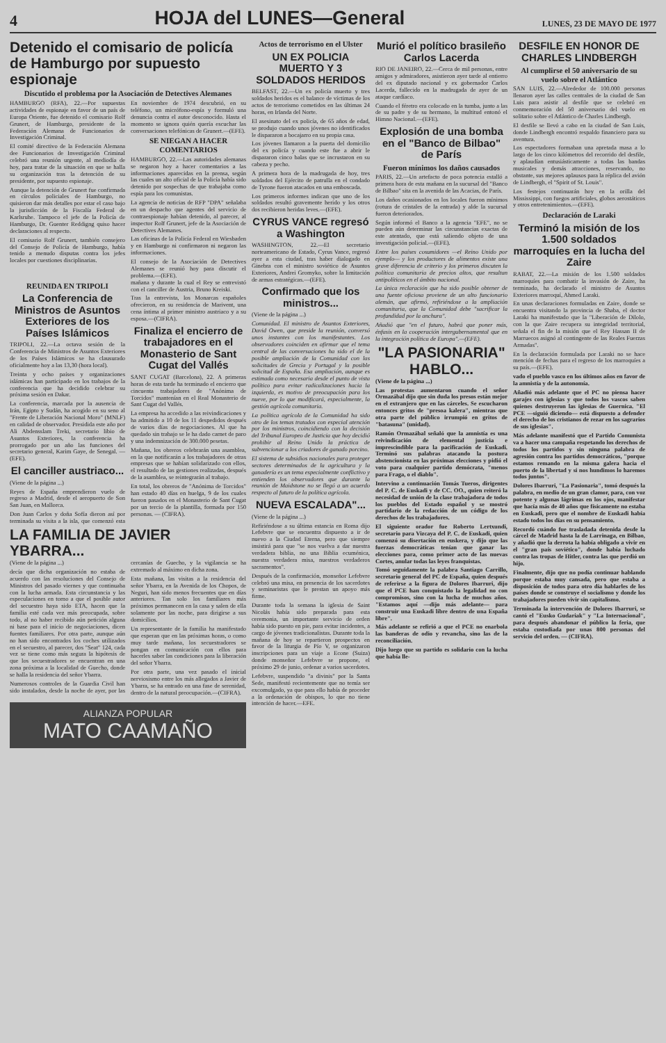4 HOJA del LUNES—General LUNES, 23 DE MAYO DE 1977
Detenido el comisario de policía de Hamburgo por supuesto espionaje
Discutido el problema por la Asociación de Detectives Alemanes
HAMBURGO (RFA), 22.—Por supuestas actividades de espionaje en favor de un país de Europa Oriente, fue detenido el comisario Rolf Grunert, de Hamburgo, presidente de la Federación Alemana de Funcionarios de Investigación Criminal.
El comité directivo de la Federación Alemana dee Funcionarios de Investigación Criminal celebró una reunión urgente, al mediodía de hoy, para tratar de la situación en que se halla su organización tras la detención de su presidente, por supuesto espionaje.
Aunque la detención de Grunert fue confirmada en círculos policiales de Hamburgo, no quisieron dar más detalles por estar el caso bajo la jurisdicción de la Fiscalía Federal de Karlsruhe. Tampoco el jefe de la Policía de Hamburgo, Dr. Guenter Reddigng quiso hacer declaraciones al respecto.
El comisario Rolf Grunert, también consejero del Consejo de Policía de Hamburgo, había tenido a menudo disputas contra los jefes locales por cuestiones disciplinarias.
En noviembre de 1974 descubrió, en su teléfono, un micrófono-espía y formuló una denuncia contra el autor desconocido. Hasta el momento se ignora quién quería escuchar las conversaciones telefónicas de Grunert.—(EFE).
SE NIEGAN A HACER COMENTARIOS
HAMBURGO, 22.—Las autoridades alemanas se negaron hoy a hacer comentarios a las informaciones aparecidas en la prensa, según las cuales un alto oficial de la Policía había sido detenido por sospechas de que trabajaba como espía para los comunistas.
La agencia de noticias de RFP "DPA" señalaba en un despacho que agentes del servicio de contraespionaje habían detenido, al parecer, al inspector Rolf Grunert, jefe de la Asociación de Detectives Alemanes.
Las oficinas de la Policía Federal en Wiesbaden y en Hamburgo ni confirmaron ni negaron las informaciones.
El consejo de la Asociación de Detectives Alemanes se reunió hoy para discutir el problema.—(EFE).
REUNIDA EN TRIPOLI
La Conferencia de Ministros de Asuntos Exteriores de los Países Islámicos
TRIPOLI, 22.—La octava sesión de la Conferencia de Ministros de Asuntos Exteriores de los Países Islámicos se ha clausurado oficialmente hoy a las 13,30 (hora local).
Treinta y ocho países y organizaciones islámicas han participado en los trabajos de la conferencia que ha decidido celebrar su próxima sesión en Dakar.
La conferencia, marcada por la ausencia de Irán, Egipto y Sudán, ha acogido en su seno al "Frente de Liberación Nacional Moro" (MNLF) en calidad de observador. Presidida este año por Ali Abdensslam Treki, secretario libio de Asuntos Exteriores, la conferencia ha prorrogado por un año las funciones del secretario general, Karim Gaye, de Senegal. — (EFE).
El canciller austriaco...
(Viene de la página ...)
Reyes de España emprendieron vuelo de regreso a Madrid, desde el aeropuerto de Son San Juan, en Mallorca.
Don Juan Carlos y doña Sofía dieron así por terminada su visita a la isla, que comenzó esta mañana y durante la cual el Rey se entrevistó con el canciller de Austria, Bruno Kreiski.
Tras la entrevista, los Monarcas españoles ofrecieron, en su residencia de Marivent, una cena íntima al primer ministro austriaco y a su esposa.—(CIFRA).
Finaliza el encierro de trabajadores en el Monasterio de Sant Cugat del Vallés
SANT CUGAT (Barcelona), 22. A primeras horas de esta tarde ha terminado el encierro que cincuenta trabajadores de "Anónima de Torcidos" mantenían en el Real Monasterio de Sant Cugat del Vallés.
La empresa ha accedido a las reivindicaciones y ha admitido a 10 de los 11 despedidos después de varios días de negociaciones. Al que ha quedado sin trabajo se le ha dado carnet de paro y una indemnización de 300.000 pesetas.
Mañana, los obreros celebrarán una asamblea, en la que notificarán a los trabajadores de otras empresas que se habían solidarizado con ellos, el resultado de las gestiones realizadas, después de la asamblea, se reintegrarán al trabajo.
En total, los obreros de "Anónima de Torcidos" han estado 40 días en huelga, 9 de los cuales fueron pasados en el Monasterio de Sant Cugat por un tercio de la plantilla, formada por 150 personas. — (CIFRA).
LA FAMILIA DE JAVIER YBARRA...
(Viene de la página ...)
decía que dicha organización no estaba de acuerdo con las resoluciones del Consejo de Ministros del pasado viernes y que continuaba con la lucha armada. Esta circunstancia y las especulaciones en torno a que el posible autor del secuestro haya sido ETA, hacen que la familia esté cada vez más preocupada, sobre todo, al no haber recibido aún petición alguna ni base para el inicio de negociaciones, dicen fuentes familiares. Por otra parte, aunque aún no han sido encontrados los coches utilizados en el secuestro, al parecer, dos "Seat" 124, cada vez se tiene como más segura la hipótesis de que los secuestradores se encuentran en una zona próxima a la localidad de Guecho, donde se halla la residencia del señor Ybarra.
Numerosos controles de la Guardia Civil han sido instalados, desde la noche de ayer, por las cercanías de Guecho, y la vigilancia se ha extremado al máximo en dicha zona.
Esta mañana, las visitas a la residencia del señor Ybarra, en la Avenida de los Chopos, de Neguri, han sido menos frecuentes que en días anteriores. Tan solo los familiares más próximos permanecen en la casa y salen de ella solamente por las noche, para dirigirse a sus domicilios.
Un representante de la familia ha manifestado que esperan que en las próximas horas, o como muy tarde mañana, los secuestradores se pongan en comunicación con ellos para hacerles saber las condiciones para la liberación del señor Ybarra.
Por otra parte, una vez pasado el inicial nerviosismo entre los más allegados a Javier de Ybarra, se ha entrado en una fase de serenidad, dentro de la natural preocupación.—(CIFRA).
ALIANZA POPULAR
MATO CAAMAÑO
Actos de terrorismo en el Ulster
UN EX POLICIA MUERTO Y 3 SOLDADOS HERIDOS
BELFAST, 22.—Un ex policía muerto y tres soldados heridos es el balance de víctimas de los actos de terrorismo cometidos en las últimas 24 horas, en Irlanda del Norte.
El asesinato del ex policía, de 65 años de edad, se produjo cuando unos jóvenes no identificados le dispararon a bocajarro en su propia casa.
Los jóvenes llamaron a la puerta del domicilio del ex policía y cuando este fue a abrir le dispararon cinco balas que se incrustaron en su cabeza y pecho.
A primera hora de la madrugada de hoy, tres soldados del Ejército de patrulla en el condado de Tyrone fueron atacados en una emboscada.
Los primeros informes indican que uno de los soldados resultó gravemente herido y los otros dos recibieron heridas leves.—(EFE).
CYRUS VANCE regresó a Washington
WASHINGTON, 22.—El secretario norteamericano de Estado, Cyrus Vance, regresó ayer a esta ciudad, tras haber dialogado en Ginebra con el ministro soviético de Asuntos Exteriores, Andrei Gromyko, sobre la limitación de armas estratégicas.—(EFE).
Confirmado que los ministros...
(Viene de la página ...)
Comunidad. El ministro de Asuntos Exteriores, David Owen, que preside la reunión, conversó unos instantes con los manifestantes. Los observadores coinciden en afirmar que el tema central de las conversaciones ha sido el de la posible ampliación de la Comunidad con las solicitudes de Grecia y Portugal y la posible solicitud de España. Esa ampliación, aunque es estimada como necesaria desde el punto de vista político para evitar radicalizaciones hacia la izquierda, es motivo de preocupación para los nueve, por lo que modificará, especialmente, la gestión agrícola comunitaria.
La política agrícola de la Comunidad ha sido otro de los temas tratados con especial atención por los ministros, coincidiendo con la decisión del Tribunal Europeo de Justicia que hoy decidió prohibir al Reino Unido la práctica de subvencionar a los criadores de ganado porcino.
El sistema de subsidios nacionales para proteger sectores determinados de la agricultura y la ganadería es un tema especialmente conflictivo y entienden los observadores que durante la reunión de Maidstone no se llegó a un acuerdo respecto al futuro de la política agrícola.
NUEVA ESCALADA"...
(Viene de la página ...)
Refiriéndose a su última estancia en Roma dijo Lefebvre que se encuentra dispuesto a ir de nuevo a la Ciudad Eterna, pero que siempre insistirá para que "se nos vuelva a dar nuestra verdadera biblia, no una Biblia ecuménica, nuestra verdadera misa, nuestros verdaderos sacramentos".
Después de la confirmación, monseñor Lefebvre celebró una misa, en presencia de los sacerdotes y seminaristas que le prestan un apoyo más firme.
Durante toda la semana la iglesia de Saint Nicolás había sido preparada para esta ceremonia, un importante servicio de orden había sido puesto en pie, para evitar incidentes, a cargo de jóvenes tradicionalistas. Durante toda la mañana de hoy se repartieron prospectos en favor de la liturgia de Pío V, se organizaron inscripciones para un viaje a Econe (Suiza) donde monseñor Lefebvre se propone, el próximo 29 de junio, ordenar a varios sacerdotes.
Lefebvre, suspendido "a divinis" por la Santa Sede, manifestó recientemente que no temía ser excomulgado, ya que para ello había de proceder a la ordenación de obispos, lo que no tiene intención de hacer.—EFE.
Murió el político brasileño Carlos Lacerda
RIO DE JANEIRO, 22.—Cerca de mil personas, entre amigos y admiradores, asistieron ayer tarde al entierro del ex diputado nacional y ex gobernador Carlos Lacerda, fallecido en la madrugada de ayer de un ataque cardíaco.
Cuando el féretro era colocado en la tumba, junto a las de su padre y de su hermano, la multitud entonó el Himno Nacional.—(EFE).
Explosión de una bomba en el "Banco de Bilbao" de París
Fueron mínimos los daños causados
PARIS, 22.—Un artefacto de poca potencia estalló a primera hora de esta mañana en la sucursal del "Banco de Bilbao" sita en la avenida de las Acacias, de París.
Los daños ocasionados en los locales fueron mínimos (rotura de cristales de la entrada) y alde la sucursal fueron deteriorados.
Según informó el Banco a la agencia "EFE", no se pueden aún determinar las circunstancias exactas de este atentado, que está saliendo objeto de una investigación policial.—(EFE).
Entre los países cosumidores —el Reino Unido por ejemplo— y los productores de alimentos existe una grave diferencia de criterio y los primeros discuten la política comunitaria de precios altos, que resultan antipolíticos en el ámbito nacional.
La única reclaración que ha sido posible obtener de una fuente oficiosa proviene de un alto funcionario alemán, que afirmó, refiriéndose a la ampliación comunitaria, que la Comunidad debe "sacrificar la profundidad por la anchura".
Añadió que "en el futuro, habrá que poner más, énfasis en la cooperación intergubernamental que en la integración política de Europa".—(EFE).
"LA PASIONARIA" HABLO...
(Viene de la página ...)
Las protestas aumentaron cuando el señor Ormazábal dijo que sin duda los presos están mejor en el extranjero que en las cárceles. Se escucharon entonces gritos de "presoa kalera", mientras que otra parte del público irrumpió en gritos de "batasuna" (unidad).
Ramón Ormazábal señaló que la amnistía es una reivindicación de elemental justicia e imprescindible para la pacificación de Euskadi. Terminó sus palabras atacando la postura abstencionista en las próximas elecciones y pidió el voto para cualquier partido demócrata, "menos para Fraga, o el diablo".
Intervino a continuación Tomás Tueros, dirigentes del P. C. de Euskadi y de CC. OO., quien reiteró la necesidad de unión de la clase trabajadora de todos los pueblos del Estado español y se mostró partidario de la redacción de un código de los derechos de los trabajadores.
El siguiente orador fue Roberto Lertxundi, secretario para Vizcaya del P. C. de Euskadi, quien comenzó su disertación en euskera, y dijo que las fuerzas democráticas tenían que ganar las elecciones para, como primer acto de las nuevas Cortes, anular todas las leyes franquistas.
Tomó seguidamente la palabra Santiago Carrillo, secretario general del PC de España, quien después de referirse a la figura de Dolores Ibarruri, dijo que el PCE han conquistado la legalidad no con compromisos, sino con la lucha de muchos años. "Estamos aquí —dijo más adelante— para construir una Euskadi libre dentro de una España libre".
Más adelante se refirió a que el PCE no enarbola las banderas de odio y revancha, sino las de la reconciliación.
Dijo luego que su partido es solidario con la lucha que había lle-
DESFILE EN HONOR DE CHARLES LINDBERGH
Al cumplirse el 50 aniversario de su vuelo sobre el Atlántico
SAN LUIS, 22.—Alrededor de 100.000 personas llenaron ayer las calles centrales de la ciudad de San Luis para asistir al desfile que se celebró en conmemoración del 50 aniversario del vuelo en solitario sobre el Atlántico de Charles Lindbergh.
El desfile se llevó a cabo en la ciudad de San Luis, donde Lindbergh encontró respaldo financiero para su aventura.
Los espectadores formaban una apretada masa a lo largo de los cinco kilómetros del recorrido del desfile, y aplaudían entusiásticamente a todas las bandas musicales y demás atracciones, reservando, no obstante, sus mejores aplausos para la réplica del avión de Lindbergh, el "Spirit of St. Louis".
Los festejos continuarán hoy en la orilla del Mississippi, con fuegos artificiales, globos aerostáticos y otros entretenimientos.—(EFE).
Declaración de Laraki
Terminó la misión de los 1.500 soldados marroquíes en la lucha del Zaire
RABAT, 22.—La misión de los 1.500 soldados marroquíes para combatir la invasión de Zaire, ha terminado, ha declarado el ministro de Asuntos Exteriores marroquí, Ahmed Laraki.
En unas declaraciones formuladas en Zaire, donde se encuentra visitando la provincia de Shaba, el doctor Laraki ha manifestado que la "Liberación de Dilolo, con la que Zaire recupera su integridad territorial, señala el fin de la misión que el Rey Hassan II de Marruecos asignó al contingente de las Reales Fuerzas Armadas".
En la declaración formulada por Laraki no se hace mención de fechas para el regreso de los marroquíes a su país.—(EFE).
vado el pueblo vasco en los últimos años en favor de la amnistía y de la autonomía.
Añadió más adelante que el PC no piensa hacer garajes con iglesias y que todos los vascos saben quienes destruyeron las iglesias de Guernica. "El PCE —siguió diciendo— está dispuesto a defender el derecho de los cristianos de rezar en los sagrarios de sus iglesias".
Más adelante manifestó que el Partido Comunista va a hacer una campaña respetando los derechos de todos los partidos y sin ninguna palabra de agresión contra los partidos democráticos, "porque estamos remando en la misma galera hacia el puerto de la libertad y si nos hundimos lo haremos todos juntos".
Dolores Ibarruri, "La Pasionaria", tomó después la palabra, en medio de un gran clamor, para, con voz potente y algunas lágrimas en los ojos, manifestar que hacía más de 40 años que físicamente no estaba en Euskadi, pero que el nombre de Euskadi había estado todos los días en su pensamiento.
Recordó cuándo fue trasladada detenida desde la cárcel de Madrid hasta la de Larrinaga, en Bilbao, y añadió que la derrota la había obligado a vivir en el "gran país soviético", donde había luchado contra las tropas de Hitler, contra las que perdió un hijo.
Finalmente, dijo que no podía continuar hablando porque estaba muy cansada, pero que estaba a disposición de todos para otro día hablarles de los países donde se construye el socialismo y donde los trabajadores pueden vivir sin capitalismo.
Terminada la intervención de Dolores Ibarruri, se cantó el "Eusko Gudariak" y "La Internacional", para después abandonar el público la feria, que estaba custodiada por unas 800 personas del servicio del orden. — (CIFRA).